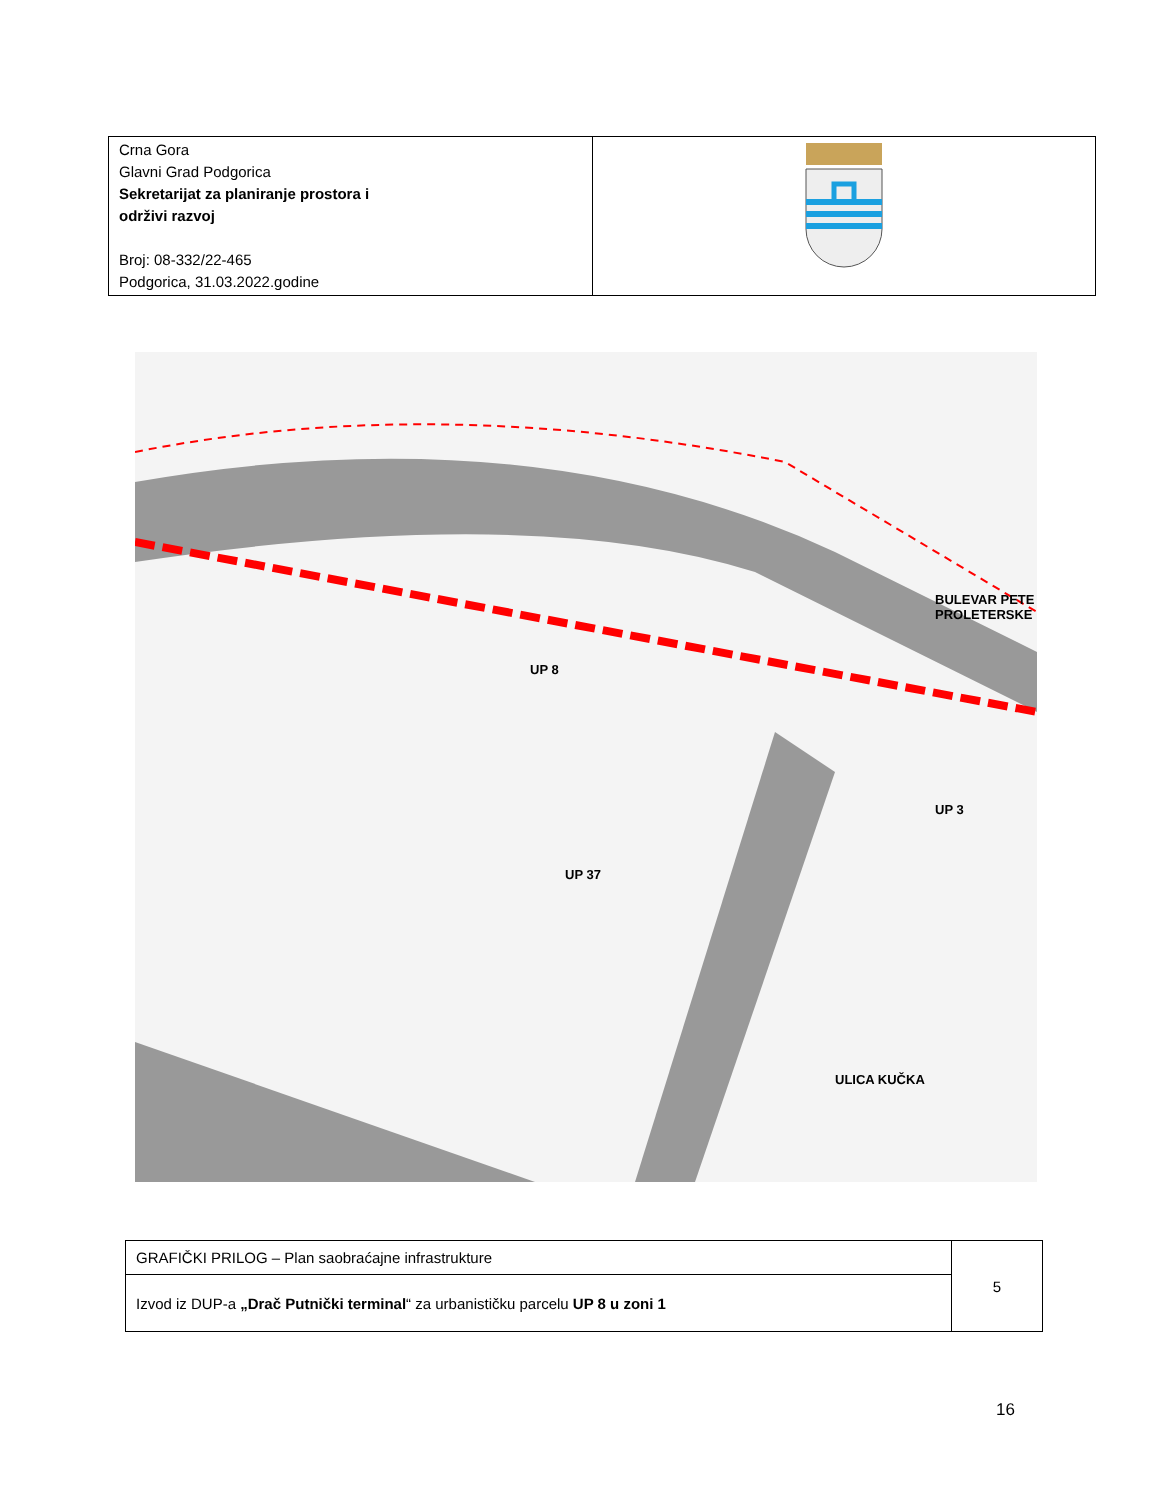| Crna Gora Glavni Grad Podgorica Sekretarijat za planiranje prostora i održivi razvoj Broj: 08-332/22-465 Podgorica, 31.03.2022.godine | |
UP 8
UP 37
UP 3
BULEVAR PETE PROLETERSKE
ULICA KUČKA
| GRAFIČKI PRILOG – Plan saobraćajne infrastrukture | 5 |
| Izvod iz DUP-a „Drač Putnički terminal “ za urbanističku parcelu UP 8 u zoni 1 | |
16